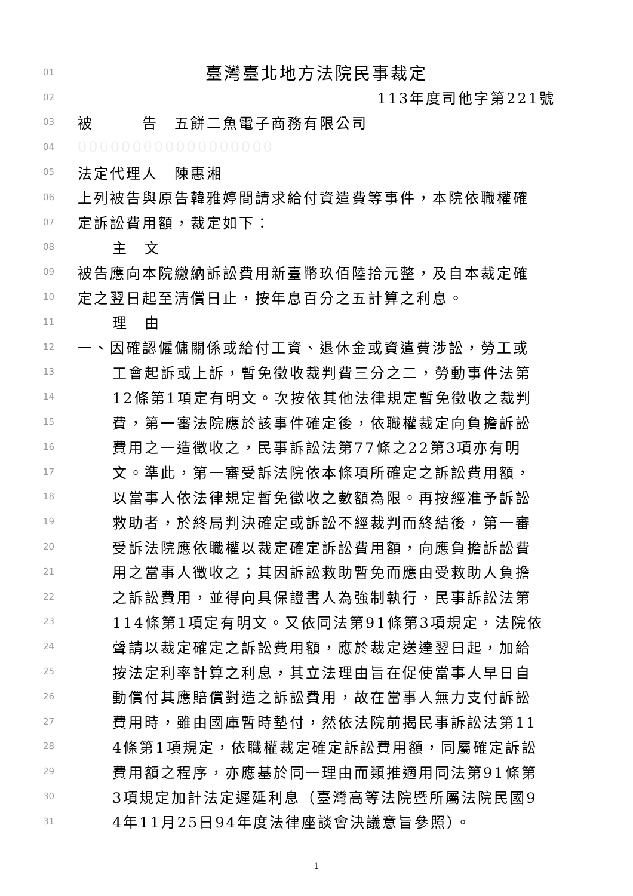01 臺灣臺北地方法院民事裁定
02 113年度司他字第221號
03 被　　　告　五餅二魚電子商務有限公司
04 000000000000000000
05 法定代理人　陳惠湘
06 上列被告與原告韓雅婷間請求給付資遣費等事件，本院依職權確
07 定訴訟費用額，裁定如下：
08 主　文
09 被告應向本院繳納訴訟費用新臺幣玖佰陸拾元整，及自本裁定確
10 定之翌日起至清償日止，按年息百分之五計算之利息。
11 理　由
12 一、因確認僱傭關係或給付工資、退休金或資遣費涉訟，勞工或
13 工會起訴或上訴，暫免徵收裁判費三分之二，勞動事件法第
14 12條第1項定有明文。次按依其他法律規定暫免徵收之裁判
15 費，第一審法院應於該事件確定後，依職權裁定向負擔訴訟
16 費用之一造徵收之，民事訴訟法第77條之22第3項亦有明
17 文。準此，第一審受訴法院依本條項所確定之訴訟費用額，
18 以當事人依法律規定暫免徵收之數額為限。再按經准予訴訟
19 救助者，於終局判決確定或訴訟不經裁判而終結後，第一審
20 受訴法院應依職權以裁定確定訴訟費用額，向應負擔訴訟費
21 用之當事人徵收之；其因訴訟救助暫免而應由受救助人負擔
22 之訴訟費用，並得向具保證書人為強制執行，民事訴訟法第
23 114條第1項定有明文。又依同法第91條第3項規定，法院依
24 聲請以裁定確定之訴訟費用額，應於裁定送達翌日起，加給
25 按法定利率計算之利息，其立法理由旨在促使當事人早日自
26 動償付其應賠償對造之訴訟費用，故在當事人無力支付訴訟
27 費用時，雖由國庫暫時墊付，然依法院前揭民事訴訟法第11
28 4條第1項規定，依職權裁定確定訴訟費用額，同屬確定訴訟
29 費用額之程序，亦應基於同一理由而類推適用同法第91條第
30 3項規定加計法定遲延利息（臺灣高等法院暨所屬法院民國9
31 4年11月25日94年度法律座談會決議意旨參照）。
1